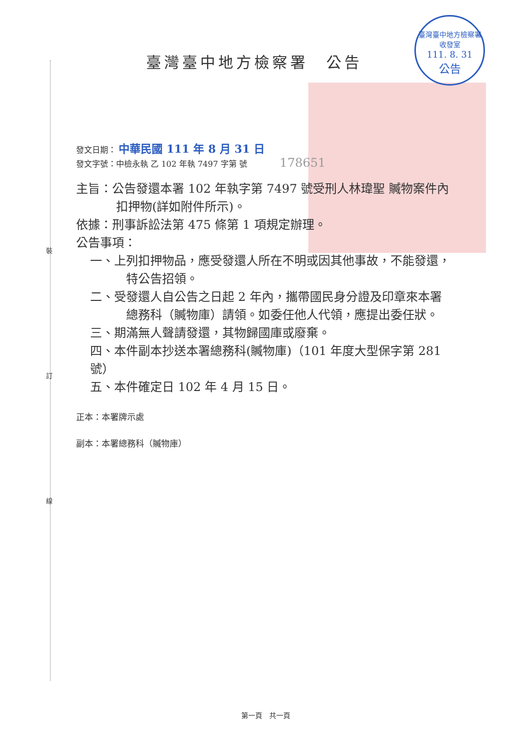裝
訂
線
臺灣臺中地方檢察署
收發室
111. 8. 31
公告
臺灣臺中地方檢察署　公告
發文日期： 中華民國 111 年 8 月 31 日
發文字號：中檢永執 乙 102 年執 7497 字第 號 178651
主旨：公告發還本署 102 年執字第 7497 號受刑人林瑋聖 贓物案件內
扣押物(詳如附件所示)。
依據：刑事訴訟法第 475 條第 1 項規定辦理。
公告事項：
一、上列扣押物品，應受發還人所在不明或因其他事故，不能發還，
特公告招領。
二、受發還人自公告之日起 2 年內，攜帶國民身分證及印章來本署
總務科（贓物庫）請領。如委任他人代領，應提出委任狀。
三、期滿無人聲請發還，其物歸國庫或廢棄。
四、本件副本抄送本署總務科(贓物庫)（101 年度大型保字第 281
號）
五、本件確定日 102 年 4 月 15 日。
正本：本署牌示處
副本：本署總務科（贓物庫）
第一頁　共一頁